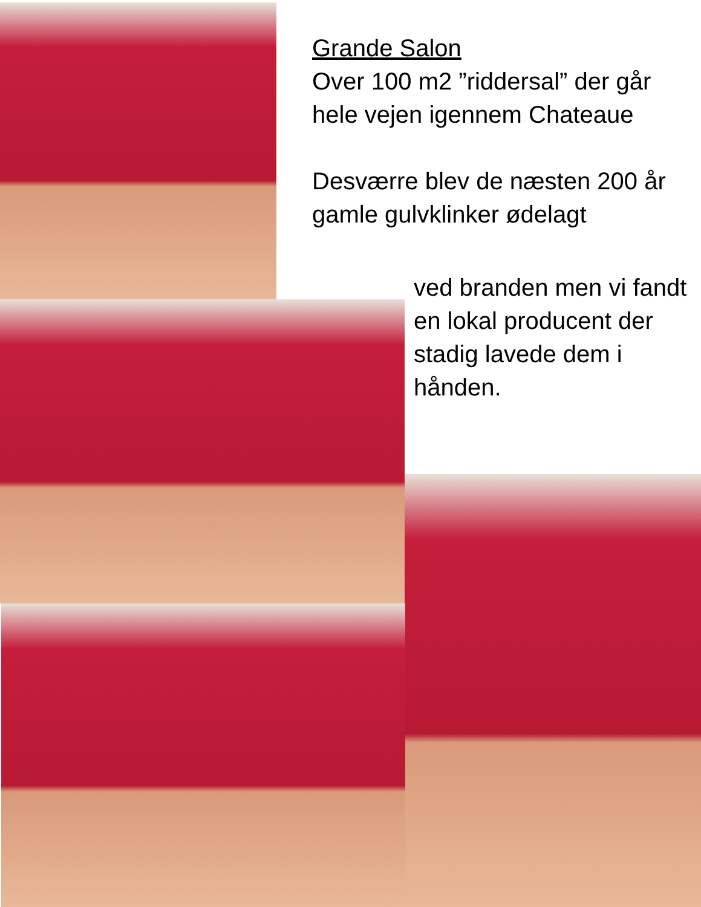Grande Salon
Over 100 m2 ”riddersal” der går hele vejen igennem Chateaue
Desværre blev de næsten 200 år gamle gulvklinker ødelagt
ved branden men vi fandt en lokal producent der stadig lavede dem i hånden.